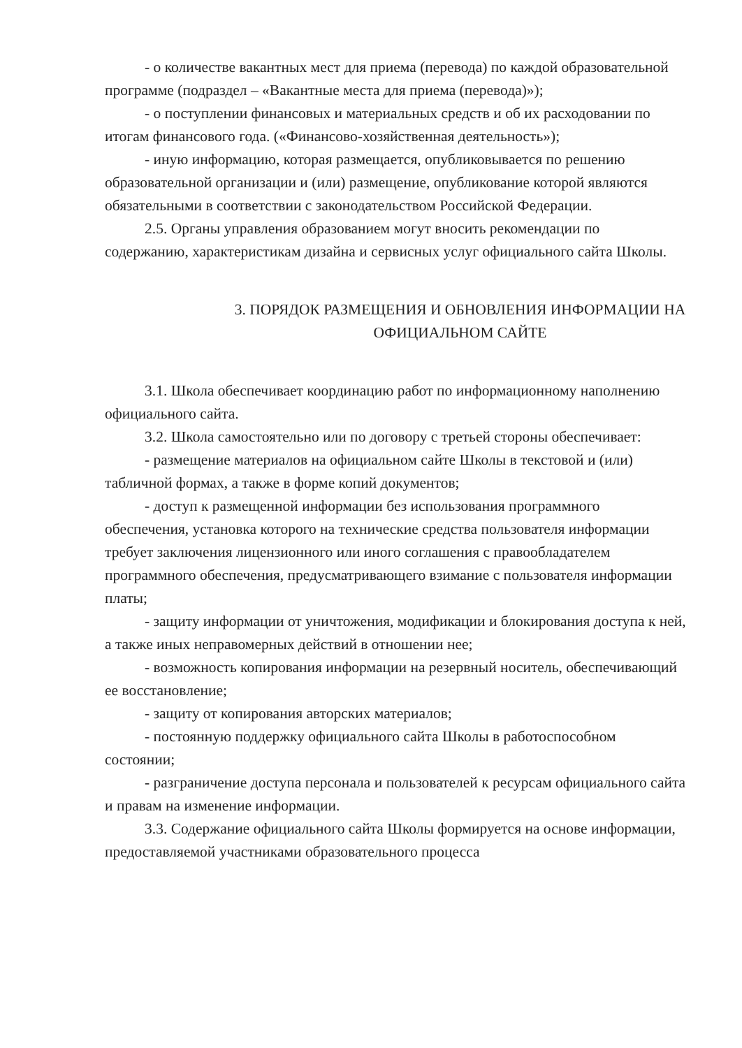- о количестве вакантных мест для приема (перевода) по каждой образовательной программе (подраздел – «Вакантные места для приема (перевода)»);
- о поступлении финансовых и материальных средств и об их расходовании по итогам финансового года. («Финансово-хозяйственная деятельность»);
- иную информацию, которая размещается, опубликовывается по решению образовательной организации и (или) размещение, опубликование которой являются обязательными в соответствии с законодательством Российской Федерации.
2.5. Органы управления образованием могут вносить рекомендации по содержанию, характеристикам дизайна и сервисных услуг официального сайта Школы.
3. ПОРЯДОК РАЗМЕЩЕНИЯ И ОБНОВЛЕНИЯ ИНФОРМАЦИИ НА ОФИЦИАЛЬНОМ САЙТЕ
3.1. Школа обеспечивает координацию работ по информационному наполнению официального сайта.
3.2. Школа самостоятельно или по договору с третьей стороны обеспечивает:
- размещение материалов на официальном сайте Школы в текстовой и (или) табличной формах, а также в форме копий документов;
- доступ к размещенной информации без использования программного обеспечения, установка которого на технические средства пользователя информации требует заключения лицензионного или иного соглашения с правообладателем программного обеспечения, предусматривающего взимание с пользователя информации платы;
- защиту информации от уничтожения, модификации и блокирования доступа к ней, а также иных неправомерных действий в отношении нее;
- возможность копирования информации на резервный носитель, обеспечивающий ее восстановление;
- защиту от копирования авторских материалов;
- постоянную поддержку официального сайта Школы в работоспособном состоянии;
- разграничение доступа персонала и пользователей к ресурсам официального сайта и правам на изменение информации.
3.3. Содержание официального сайта Школы формируется на основе информации, предоставляемой участниками образовательного процесса